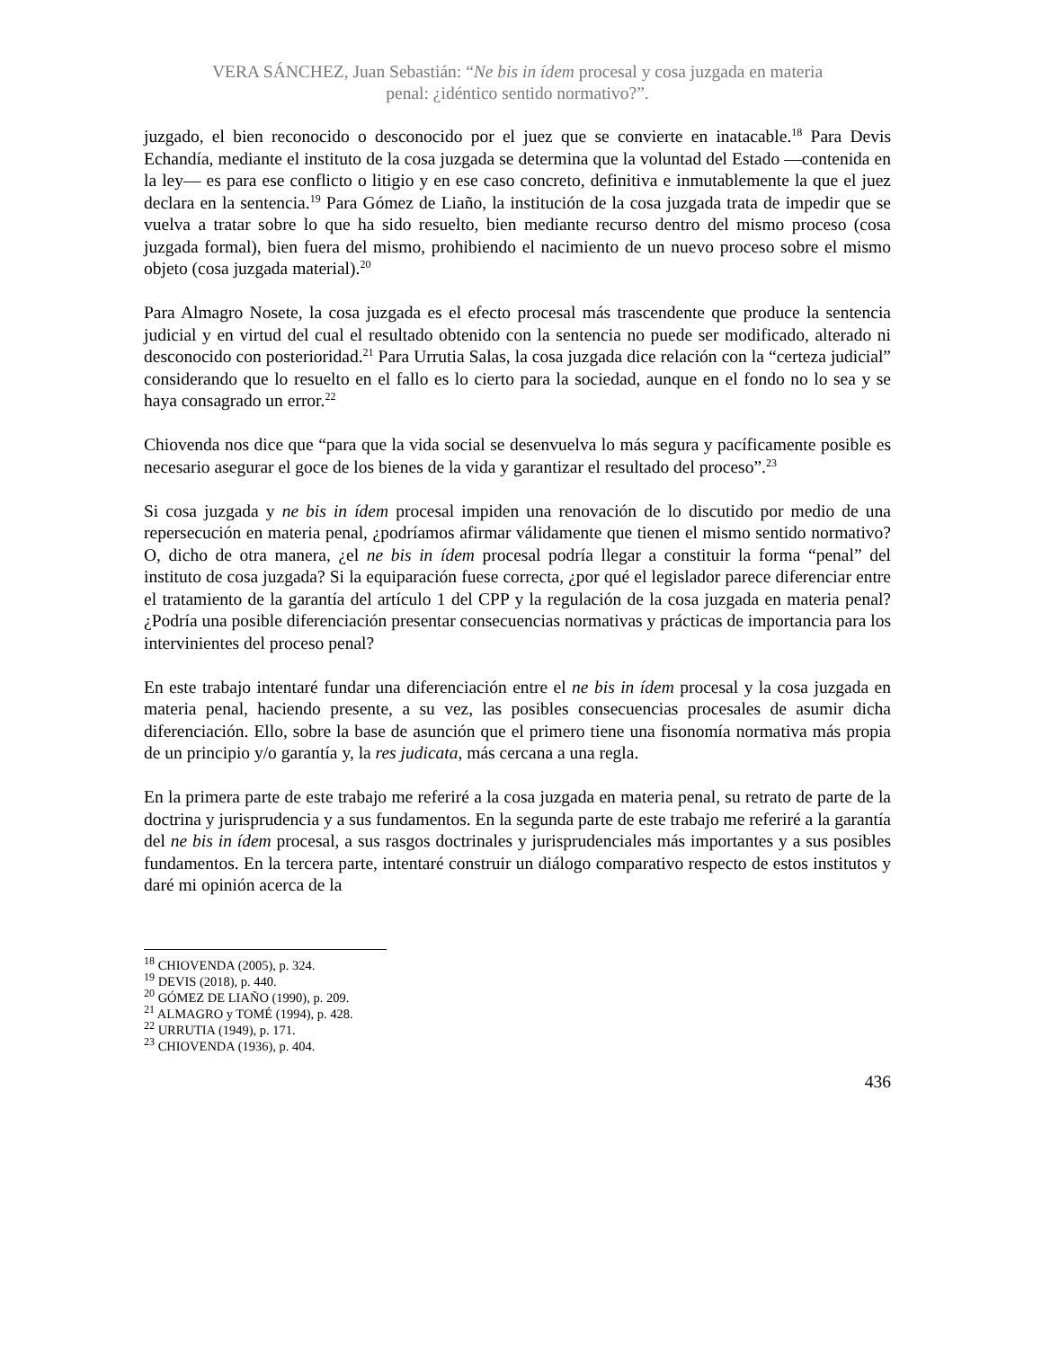VERA SÁNCHEZ, Juan Sebastián: “Ne bis in ídem procesal y cosa juzgada en materia
penal: ¿idéntico sentido normativo?”.
juzgado, el bien reconocido o desconocido por el juez que se convierte en inatacable.<sup>18</sup> Para Devis Echandía, mediante el instituto de la cosa juzgada se determina que la voluntad del Estado —contenida en la ley— es para ese conflicto o litigio y en ese caso concreto, definitiva e inmutablemente la que el juez declara en la sentencia.<sup>19</sup> Para Gómez de Liaño, la institución de la cosa juzgada trata de impedir que se vuelva a tratar sobre lo que ha sido resuelto, bien mediante recurso dentro del mismo proceso (cosa juzgada formal), bien fuera del mismo, prohibiendo el nacimiento de un nuevo proceso sobre el mismo objeto (cosa juzgada material).<sup>20</sup>
Para Almagro Nosete, la cosa juzgada es el efecto procesal más trascendente que produce la sentencia judicial y en virtud del cual el resultado obtenido con la sentencia no puede ser modificado, alterado ni desconocido con posterioridad.<sup>21</sup> Para Urrutia Salas, la cosa juzgada dice relación con la “certeza judicial” considerando que lo resuelto en el fallo es lo cierto para la sociedad, aunque en el fondo no lo sea y se haya consagrado un error.<sup>22</sup>
Chiovenda nos dice que “para que la vida social se desenvuelva lo más segura y pacíficamente posible es necesario asegurar el goce de los bienes de la vida y garantizar el resultado del proceso”.<sup>23</sup>
Si cosa juzgada y ne bis in ídem procesal impiden una renovación de lo discutido por medio de una repersecución en materia penal, ¿podríamos afirmar válidamente que tienen el mismo sentido normativo? O, dicho de otra manera, ¿el ne bis in ídem procesal podría llegar a constituir la forma “penal” del instituto de cosa juzgada? Si la equiparación fuese correcta, ¿por qué el legislador parece diferenciar entre el tratamiento de la garantía del artículo 1 del CPP y la regulación de la cosa juzgada en materia penal? ¿Podría una posible diferenciación presentar consecuencias normativas y prácticas de importancia para los intervinientes del proceso penal?
En este trabajo intentaré fundar una diferenciación entre el ne bis in ídem procesal y la cosa juzgada en materia penal, haciendo presente, a su vez, las posibles consecuencias procesales de asumir dicha diferenciación. Ello, sobre la base de asunción que el primero tiene una fisonomía normativa más propia de un principio y/o garantía y, la res judicata, más cercana a una regla.
En la primera parte de este trabajo me referiré a la cosa juzgada en materia penal, su retrato de parte de la doctrina y jurisprudencia y a sus fundamentos. En la segunda parte de este trabajo me referiré a la garantía del ne bis in ídem procesal, a sus rasgos doctrinales y jurisprudenciales más importantes y a sus posibles fundamentos. En la tercera parte, intentaré construir un diálogo comparativo respecto de estos institutos y daré mi opinión acerca de la
<sup>18</sup> CHIOVENDA (2005), p. 324.
<sup>19</sup> DEVIS (2018), p. 440.
<sup>20</sup> GÓMEZ DE LIAÑO (1990), p. 209.
<sup>21</sup> ALMAGRO y TOMÉ (1994), p. 428.
<sup>22</sup> URRUTIA (1949), p. 171.
<sup>23</sup> CHIOVENDA (1936), p. 404.
436